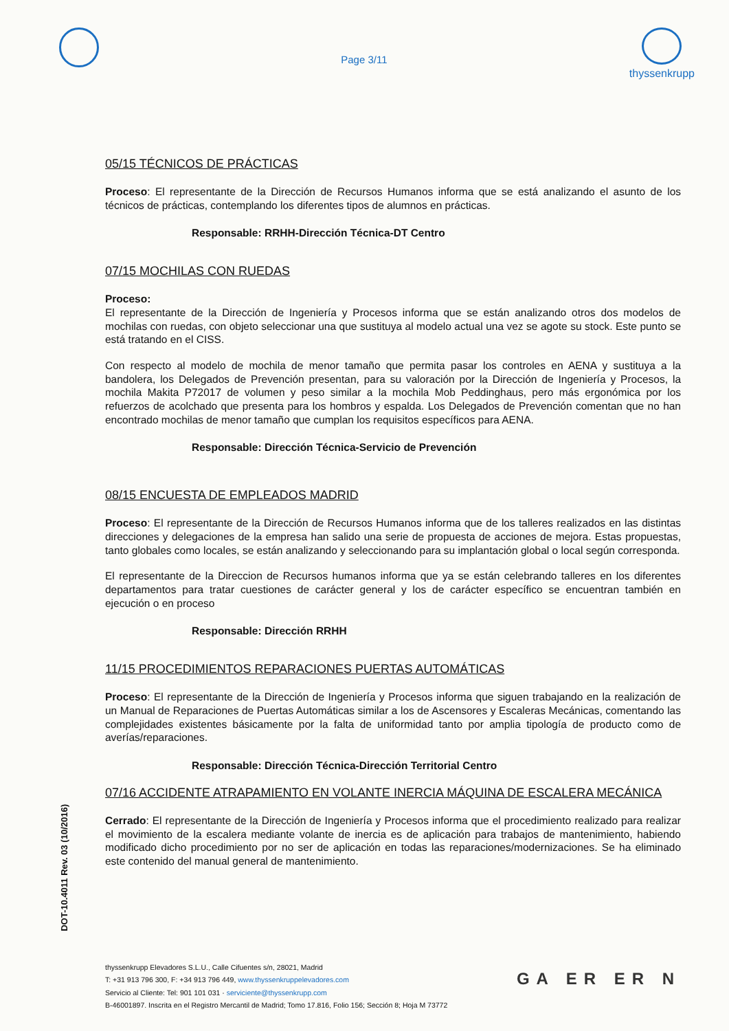Page 3/11
thyssenkrupp
05/15 TÉCNICOS DE PRÁCTICAS
Proceso: El representante de la Dirección de Recursos Humanos informa que se está analizando el asunto de los técnicos de prácticas, contemplando los diferentes tipos de alumnos en prácticas.
Responsable: RRHH-Dirección Técnica-DT Centro
07/15 MOCHILAS CON RUEDAS
Proceso:
El representante de la Dirección de Ingeniería y Procesos informa que se están analizando otros dos modelos de mochilas con ruedas, con objeto seleccionar una que sustituya al modelo actual una vez se agote su stock. Este punto se está tratando en el CISS.
Con respecto al modelo de mochila de menor tamaño que permita pasar los controles en AENA y sustituya a la bandolera, los Delegados de Prevención presentan, para su valoración por la Dirección de Ingeniería y Procesos, la mochila Makita P72017 de volumen y peso similar a la mochila Mob Peddinghaus, pero más ergonómica por los refuerzos de acolchado que presenta para los hombros y espalda. Los Delegados de Prevención comentan que no han encontrado mochilas de menor tamaño que cumplan los requisitos específicos para AENA.
Responsable: Dirección Técnica-Servicio de Prevención
08/15 ENCUESTA DE EMPLEADOS MADRID
Proceso: El representante de la Dirección de Recursos Humanos informa que de los talleres realizados en las distintas direcciones y delegaciones de la empresa han salido una serie de propuesta de acciones de mejora. Estas propuestas, tanto globales como locales, se están analizando y seleccionando para su implantación global o local según corresponda.
El representante de la Direccion de Recursos humanos informa que ya se están celebrando talleres en los diferentes departamentos para tratar cuestiones de carácter general y los de carácter específico se encuentran también en ejecución o en proceso
Responsable: Dirección RRHH
11/15 PROCEDIMIENTOS REPARACIONES PUERTAS AUTOMÁTICAS
Proceso: El representante de la Dirección de Ingeniería y Procesos informa que siguen trabajando en la realización de un Manual de Reparaciones de Puertas Automáticas similar a los de Ascensores y Escaleras Mecánicas, comentando las complejidades existentes básicamente por la falta de uniformidad tanto por amplia tipología de producto como de averías/reparaciones.
Responsable: Dirección Técnica-Dirección Territorial Centro
07/16 ACCIDENTE ATRAPAMIENTO EN VOLANTE INERCIA MÁQUINA DE ESCALERA MECÁNICA
Cerrado: El representante de la Dirección de Ingeniería y Procesos informa que el procedimiento realizado para realizar el movimiento de la escalera mediante volante de inercia es de aplicación para trabajos de mantenimiento, habiendo modificado dicho procedimiento por no ser de aplicación en todas las reparaciones/modernizaciones. Se ha eliminado este contenido del manual general de mantenimiento.
DOT-10.4011 Rev. 03 (10/2016)
thyssenkrupp Elevadores S.L.U., Calle Cifuentes s/n, 28021, Madrid
T: +31 913 796 300, F: +34 913 796 449, www.thyssenkruppelevadores.com
Servicio al Cliente: Tel: 901 101 031 · serviciente@thyssenkrupp.com
B-46001897. Inscrita en el Registro Mercantil de Madrid; Tomo 17.816, Folio 156; Sección 8; Hoja M 73772
GA ER ER N